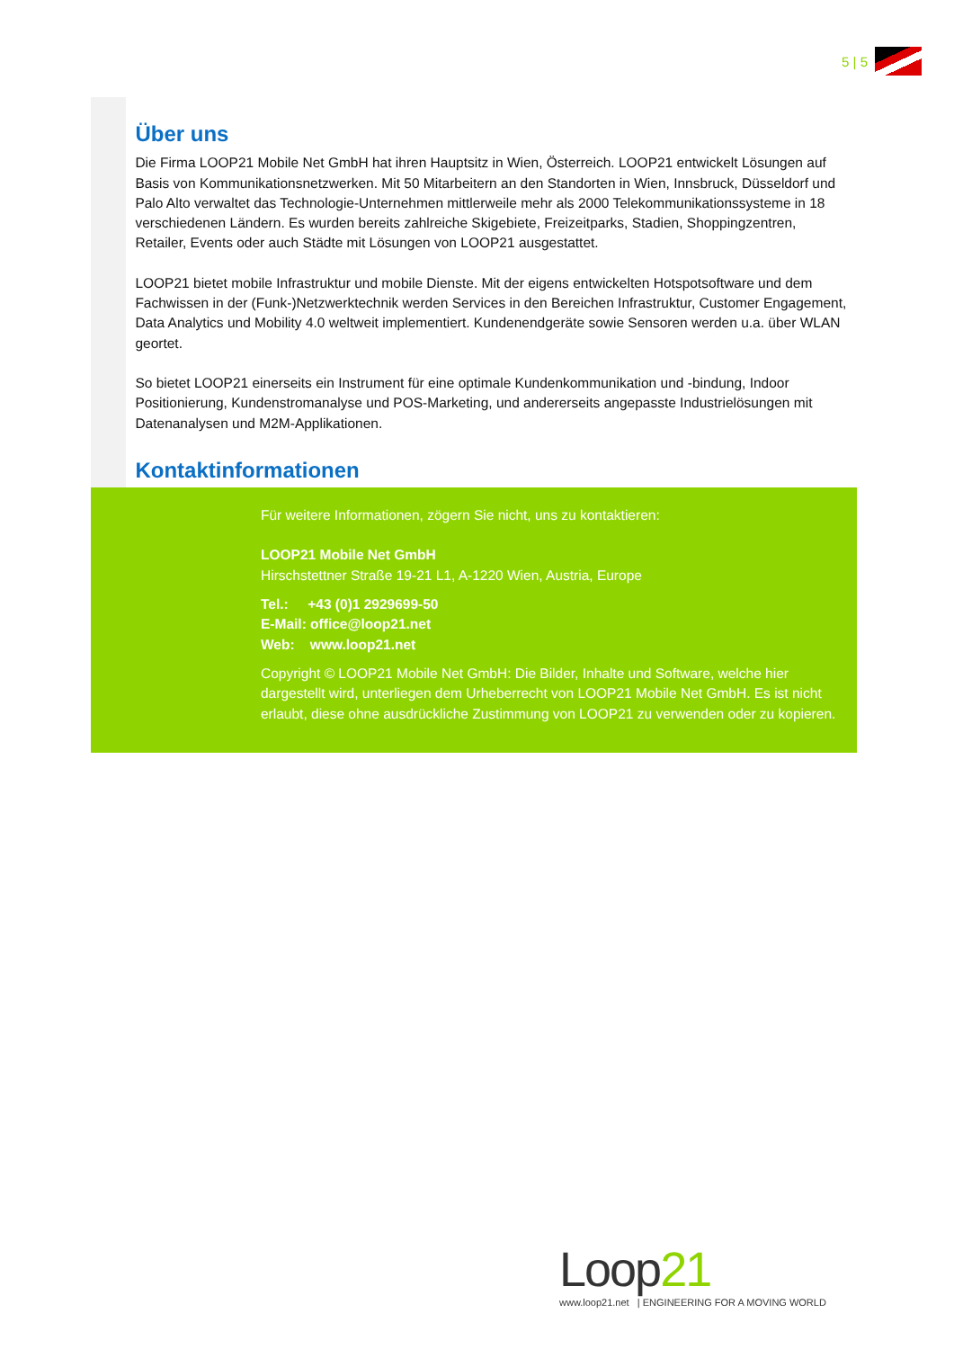5 | 5
Über uns
Die Firma LOOP21 Mobile Net GmbH hat ihren Hauptsitz in Wien, Österreich. LOOP21 entwickelt Lösungen auf Basis von Kommunikationsnetzwerken. Mit 50 Mitarbeitern an den Standorten in Wien, Innsbruck, Düsseldorf und Palo Alto verwaltet das Technologie-Unternehmen mittlerweile mehr als 2000 Telekommunikationssysteme in 18 verschiedenen Ländern. Es wurden bereits zahlreiche Skigebiete, Freizeitparks, Stadien, Shoppingzentren, Retailer, Events oder auch Städte mit Lösungen von LOOP21 ausgestattet.
LOOP21 bietet mobile Infrastruktur und mobile Dienste. Mit der eigens entwickelten Hotspotsoftware und dem Fachwissen in der (Funk-)Netzwerktechnik werden Services in den Bereichen Infrastruktur, Customer Engagement, Data Analytics und Mobility 4.0 weltweit implementiert. Kundenendgeräte sowie Sensoren werden u.a. über WLAN geortet.
So bietet LOOP21 einerseits ein Instrument für eine optimale Kundenkommunikation und -bindung, Indoor Positionierung, Kundenstromanalyse und POS-Marketing, und andererseits angepasste Industrielösungen mit Datenanalysen und M2M-Applikationen.
Kontaktinformationen
Für weitere Informationen, zögern Sie nicht, uns zu kontaktieren:
LOOP21 Mobile Net GmbH
Hirschstettner Straße 19-21 L1, A-1220 Wien, Austria, Europe
Tel.: +43 (0)1 2929699-50
E-Mail: office@loop21.net
Web: www.loop21.net
Copyright © LOOP21 Mobile Net GmbH: Die Bilder, Inhalte und Software, welche hier dargestellt wird, unterliegen dem Urheberrecht von LOOP21 Mobile Net GmbH. Es ist nicht erlaubt, diese ohne ausdrückliche Zustimmung von LOOP21 zu verwenden oder zu kopieren.
Loop21
www.loop21.net | ENGINEERING FOR A MOVING WORLD